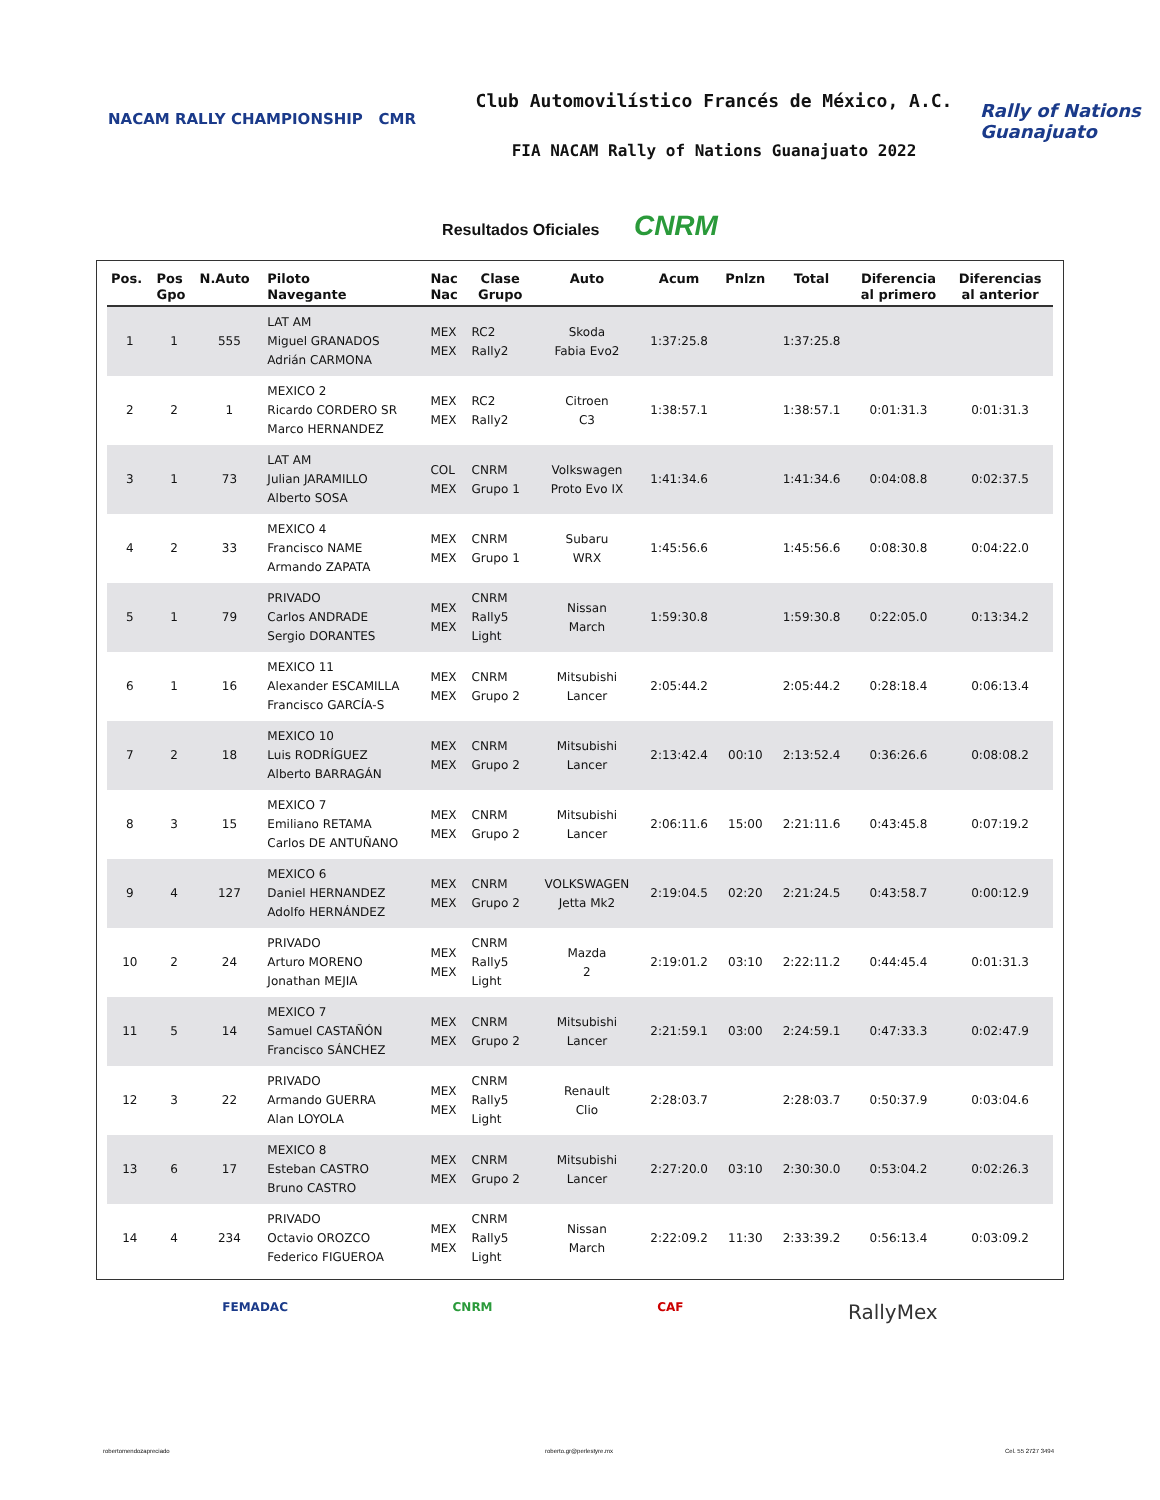NACAM RALLY CHAMPIONSHIP CMR
Club Automovilístico Francés de México, A.C.
FIA NACAM Rally of Nations Guanajuato 2022
Rally of Nations Guanajuato
Resultados Oficiales CNRM
| Pos. | Pos Gpo | N.Auto | Piloto Navegante | Nac Nac | Clase Grupo | Auto | Acum | Pnlzn | Total | Diferencia al primero | Diferencias al anterior |
| --- | --- | --- | --- | --- | --- | --- | --- | --- | --- | --- | --- |
| 1 | 1 | 555 | LAT AM Miguel GRANADOS Adrián CARMONA | MEX MEX | RC2 Rally2 | Skoda Fabia Evo2 | 1:37:25.8 | | 1:37:25.8 | | |
| 2 | 2 | 1 | MEXICO 2 Ricardo CORDERO SR Marco HERNANDEZ | MEX MEX | RC2 Rally2 | Citroen C3 | 1:38:57.1 | | 1:38:57.1 | 0:01:31.3 | 0:01:31.3 |
| 3 | 1 | 73 | LAT AM Julian JARAMILLO Alberto SOSA | COL MEX | CNRM Grupo 1 | Volkswagen Proto Evo IX | 1:41:34.6 | | 1:41:34.6 | 0:04:08.8 | 0:02:37.5 |
| 4 | 2 | 33 | MEXICO 4 Francisco NAME Armando ZAPATA | MEX MEX | CNRM Grupo 1 | Subaru WRX | 1:45:56.6 | | 1:45:56.6 | 0:08:30.8 | 0:04:22.0 |
| 5 | 1 | 79 | PRIVADO Carlos ANDRADE Sergio DORANTES | MEX MEX | CNRM Rally5 Light | Nissan March | 1:59:30.8 | | 1:59:30.8 | 0:22:05.0 | 0:13:34.2 |
| 6 | 1 | 16 | MEXICO 11 Alexander ESCAMILLA Francisco GARCÍA-S | MEX MEX | CNRM Grupo 2 | Mitsubishi Lancer | 2:05:44.2 | | 2:05:44.2 | 0:28:18.4 | 0:06:13.4 |
| 7 | 2 | 18 | MEXICO 10 Luis RODRÍGUEZ Alberto BARRAGÁN | MEX MEX | CNRM Grupo 2 | Mitsubishi Lancer | 2:13:42.4 | 00:10 | 2:13:52.4 | 0:36:26.6 | 0:08:08.2 |
| 8 | 3 | 15 | MEXICO 7 Emiliano RETAMA Carlos DE ANTUÑANO | MEX MEX | CNRM Grupo 2 | Mitsubishi Lancer | 2:06:11.6 | 15:00 | 2:21:11.6 | 0:43:45.8 | 0:07:19.2 |
| 9 | 4 | 127 | MEXICO 6 Daniel HERNANDEZ Adolfo HERNÁNDEZ | MEX MEX | CNRM Grupo 2 | VOLKSWAGEN Jetta Mk2 | 2:19:04.5 | 02:20 | 2:21:24.5 | 0:43:58.7 | 0:00:12.9 |
| 10 | 2 | 24 | PRIVADO Arturo MORENO Jonathan MEJIA | MEX MEX | CNRM Rally5 Light | Mazda 2 | 2:19:01.2 | 03:10 | 2:22:11.2 | 0:44:45.4 | 0:01:31.3 |
| 11 | 5 | 14 | MEXICO 7 Samuel CASTAÑÓN Francisco SÁNCHEZ | MEX MEX | CNRM Grupo 2 | Mitsubishi Lancer | 2:21:59.1 | 03:00 | 2:24:59.1 | 0:47:33.3 | 0:02:47.9 |
| 12 | 3 | 22 | PRIVADO Armando GUERRA Alan LOYOLA | MEX MEX | CNRM Rally5 Light | Renault Clio | 2:28:03.7 | | 2:28:03.7 | 0:50:37.9 | 0:03:04.6 |
| 13 | 6 | 17 | MEXICO 8 Esteban CASTRO Bruno CASTRO | MEX MEX | CNRM Grupo 2 | Mitsubishi Lancer | 2:27:20.0 | 03:10 | 2:30:30.0 | 0:53:04.2 | 0:02:26.3 |
| 14 | 4 | 234 | PRIVADO Octavio OROZCO Federico FIGUEROA | MEX MEX | CNRM Rally5 Light | Nissan March | 2:22:09.2 | 11:30 | 2:33:39.2 | 0:56:13.4 | 0:03:09.2 |
FEMADAC CNRM CAF RallyMex
robertomendozapreciado roberto.gr@perlestyre.mx Cel. 55 2727 3494